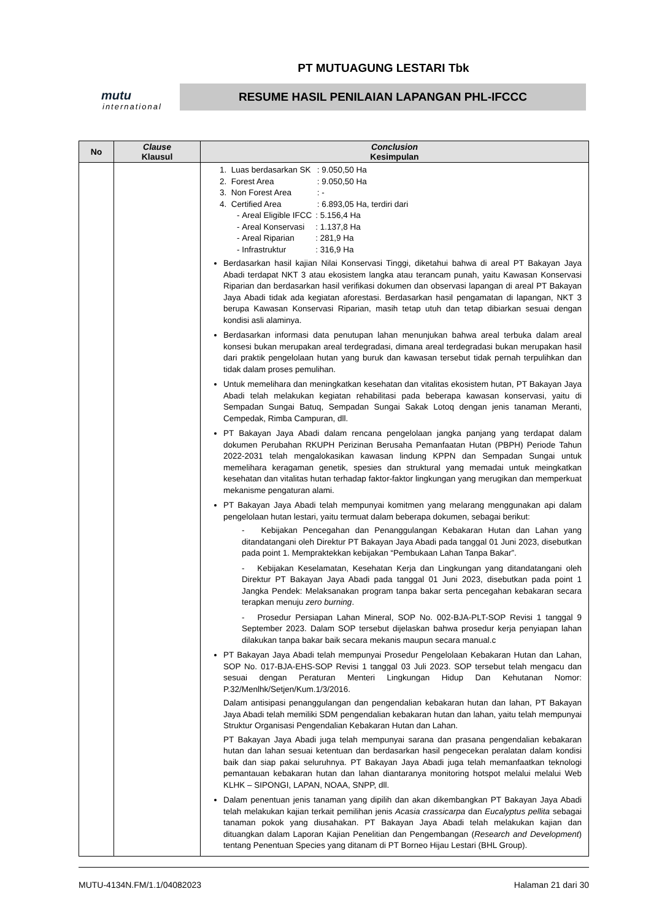mutu
international
PT MUTUAGUNG LESTARI Tbk
RESUME HASIL PENILAIAN LAPANGAN PHL-IFCCC
| No | Clause Klausul | Conclusion Kesimpulan |
| --- | --- | --- |
| | | 1. Luas berdasarkan SK : 9.050,50 Ha 2. Forest Area : 9.050,50 Ha 3. Non Forest Area : - 4. Certified Area : 6.893,05 Ha, terdiri dari - Areal Eligible IFCC : 5.156,4 Ha - Areal Konservasi : 1.137,8 Ha - Areal Riparian : 281,9 Ha - Infrastruktur : 316,9 Ha Berdasarkan hasil kajian Nilai Konservasi Tinggi, diketahui bahwa di areal PT Bakayan Jaya Abadi terdapat NKT 3 atau ekosistem langka atau terancam punah, yaitu Kawasan Konservasi Riparian dan berdasarkan hasil verifikasi dokumen dan observasi lapangan di areal PT Bakayan Jaya Abadi tidak ada kegiatan aforestasi. Berdasarkan hasil pengamatan di lapangan, NKT 3 berupa Kawasan Konservasi Riparian, masih tetap utuh dan tetap dibiarkan sesuai dengan kondisi asli alaminya. Berdasarkan informasi data penutupan lahan menunjukan bahwa areal terbuka dalam areal konsesi bukan merupakan areal terdegradasi, dimana areal terdegradasi bukan merupakan hasil dari praktik pengelolaan hutan yang buruk dan kawasan tersebut tidak pernah terpulihkan dan tidak dalam proses pemulihan. Untuk memelihara dan meningkatkan kesehatan dan vitalitas ekosistem hutan, PT Bakayan Jaya Abadi telah melakukan kegiatan rehabilitasi pada beberapa kawasan konservasi, yaitu di Sempadan Sungai Batuq, Sempadan Sungai Sakak Lotoq dengan jenis tanaman Meranti, Cempedak, Rimba Campuran, dll. PT Bakayan Jaya Abadi dalam rencana pengelolaan jangka panjang yang terdapat dalam dokumen Perubahan RKUPH Perizinan Berusaha Pemanfaatan Hutan (PBPH) Periode Tahun 2022-2031 telah mengalokasikan kawasan lindung KPPN dan Sempadan Sungai untuk memelihara keragaman genetik, spesies dan struktural yang memadai untuk meingkatkan kesehatan dan vitalitas hutan terhadap faktor-faktor lingkungan yang merugikan dan memperkuat mekanisme pengaturan alami. PT Bakayan Jaya Abadi telah mempunyai komitmen yang melarang menggunakan api dalam pengelolaan hutan lestari, yaitu termuat dalam beberapa dokumen, sebagai berikut: - Kebijakan Pencegahan dan Penanggulangan Kebakaran Hutan dan Lahan yang ditandatangani oleh Direktur PT Bakayan Jaya Abadi pada tanggal 01 Juni 2023, disebutkan pada point 1. Mempraktekkan kebijakan “Pembukaan Lahan Tanpa Bakar”. - Kebijakan Keselamatan, Kesehatan Kerja dan Lingkungan yang ditandatangani oleh Direktur PT Bakayan Jaya Abadi pada tanggal 01 Juni 2023, disebutkan pada point 1 Jangka Pendek: Melaksanakan program tanpa bakar serta pencegahan kebakaran secara terapkan menuju zero burning . - Prosedur Persiapan Lahan Mineral, SOP No. 002-BJA-PLT-SOP Revisi 1 tanggal 9 September 2023. Dalam SOP tersebut dijelaskan bahwa prosedur kerja penyiapan lahan dilakukan tanpa bakar baik secara mekanis maupun secara manual.c PT Bakayan Jaya Abadi telah mempunyai Prosedur Pengelolaan Kebakaran Hutan dan Lahan, SOP No. 017-BJA-EHS-SOP Revisi 1 tanggal 03 Juli 2023. SOP tersebut telah mengacu dan sesuai dengan Peraturan Menteri Lingkungan Hidup Dan Kehutanan Nomor: P.32/Menlhk/Setjen/Kum.1/3/2016. Dalam antisipasi penanggulangan dan pengendalian kebakaran hutan dan lahan, PT Bakayan Jaya Abadi telah memiliki SDM pengendalian kebakaran hutan dan lahan, yaitu telah mempunyai Struktur Organisasi Pengendalian Kebakaran Hutan dan Lahan. PT Bakayan Jaya Abadi juga telah mempunyai sarana dan prasana pengendalian kebakaran hutan dan lahan sesuai ketentuan dan berdasarkan hasil pengecekan peralatan dalam kondisi baik dan siap pakai seluruhnya. PT Bakayan Jaya Abadi juga telah memanfaatkan teknologi pemantauan kebakaran hutan dan lahan diantaranya monitoring hotspot melalui melalui Web KLHK – SIPONGI, LAPAN, NOAA, SNPP, dll. Dalam penentuan jenis tanaman yang dipilih dan akan dikembangkan PT Bakayan Jaya Abadi telah melakukan kajian terkait pemilihan jenis Acasia crassicarpa dan Eucalyptus pellita sebagai tanaman pokok yang diusahakan. PT Bakayan Jaya Abadi telah melakukan kajian dan dituangkan dalam Laporan Kajian Penelitian dan Pengembangan ( Research and Development ) tentang Penentuan Species yang ditanam di PT Borneo Hijau Lestari (BHL Group). |
MUTU-4134N.FM/1.1/04082023 Halaman 21 dari 30